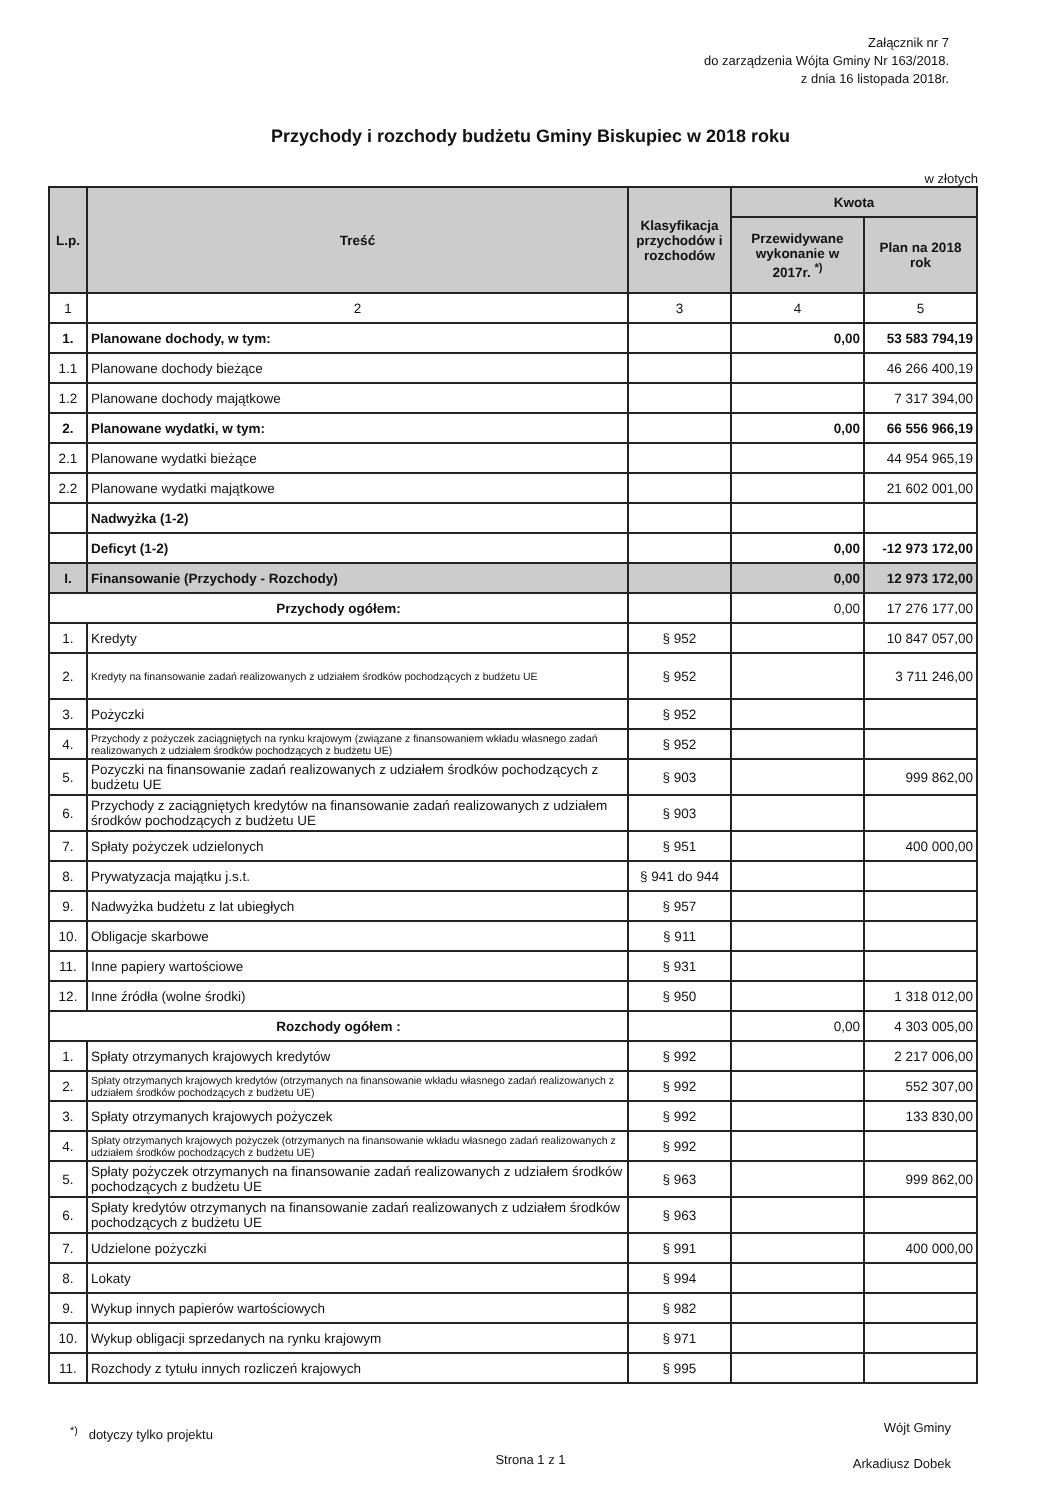Załącznik nr 7
do zarządzenia Wójta Gminy Nr 163/2018.
z dnia 16 listopada 2018r.
Przychody i rozchody budżetu Gminy Biskupiec w 2018 roku
w złotych
| L.p. | Treść | Klasyfikacja przychodów i rozchodów | Kwota | |
| --- | --- | --- | --- | --- |
| | | | Przewidywane wykonanie w 2017r. <sup>*)</sup> | Plan na 2018 rok |
| 1 | 2 | 3 | 4 | 5 |
| 1. | Planowane dochody, w tym: | | 0,00 | 53 583 794,19 |
| 1.1 | Planowane dochody bieżące | | | 46 266 400,19 |
| 1.2 | Planowane dochody majątkowe | | | 7 317 394,00 |
| 2. | Planowane wydatki, w tym: | | 0,00 | 66 556 966,19 |
| 2.1 | Planowane wydatki bieżące | | | 44 954 965,19 |
| 2.2 | Planowane wydatki majątkowe | | | 21 602 001,00 |
| | Nadwyżka (1-2) | | | |
| | Deficyt (1-2) | | 0,00 | -12 973 172,00 |
| I. | Finansowanie (Przychody - Rozchody) | | 0,00 | 12 973 172,00 |
| Przychody ogółem: | | | 0,00 | 17 276 177,00 |
| 1. | Kredyty | § 952 | | 10 847 057,00 |
| 2. | Kredyty na finansowanie zadań realizowanych z udziałem środków pochodzących z budżetu UE | § 952 | | 3 711 246,00 |
| 3. | Pożyczki | § 952 | | |
| 4. | Przychody z pożyczek zaciągniętych na rynku krajowym (związane z finansowaniem wkładu własnego zadań realizowanych z udziałem środków pochodzących z budżetu UE) | § 952 | | |
| 5. | Pozyczki na finansowanie zadań realizowanych z udziałem środków pochodzących z budżetu UE | § 903 | | 999 862,00 |
| 6. | Przychody z zaciągniętych kredytów na finansowanie zadań realizowanych z udziałem środków pochodzących z budżetu UE | § 903 | | |
| 7. | Spłaty pożyczek udzielonych | § 951 | | 400 000,00 |
| 8. | Prywatyzacja majątku j.s.t. | § 941 do 944 | | |
| 9. | Nadwyżka budżetu z lat ubiegłych | § 957 | | |
| 10. | Obligacje skarbowe | § 911 | | |
| 11. | Inne papiery wartościowe | § 931 | | |
| 12. | Inne źródła (wolne środki) | § 950 | | 1 318 012,00 |
| Rozchody ogółem : | | | 0,00 | 4 303 005,00 |
| 1. | Spłaty otrzymanych krajowych kredytów | § 992 | | 2 217 006,00 |
| 2. | Spłaty otrzymanych krajowych kredytów (otrzymanych na finansowanie wkładu własnego zadań realizowanych z udziałem środków pochodzących z budżetu UE) | § 992 | | 552 307,00 |
| 3. | Spłaty otrzymanych krajowych pożyczek | § 992 | | 133 830,00 |
| 4. | Spłaty otrzymanych krajowych pożyczek (otrzymanych na finansowanie wkładu własnego zadań realizowanych z udziałem środków pochodzących z budżetu UE) | § 992 | | |
| 5. | Spłaty pożyczek otrzymanych na finansowanie zadań realizowanych z udziałem środków pochodzących z budżetu UE | § 963 | | 999 862,00 |
| 6. | Spłaty kredytów otrzymanych na finansowanie zadań realizowanych z udziałem środków pochodzących z budżetu UE | § 963 | | |
| 7. | Udzielone pożyczki | § 991 | | 400 000,00 |
| 8. | Lokaty | § 994 | | |
| 9. | Wykup innych papierów wartościowych | § 982 | | |
| 10. | Wykup obligacji sprzedanych na rynku krajowym | § 971 | | |
| 11. | Rozchody z tytułu innych rozliczeń krajowych | § 995 | | |
<sup>*)</sup> dotyczy tylko projektu
Wójt Gminy
Arkadiusz Dobek
Strona 1 z 1